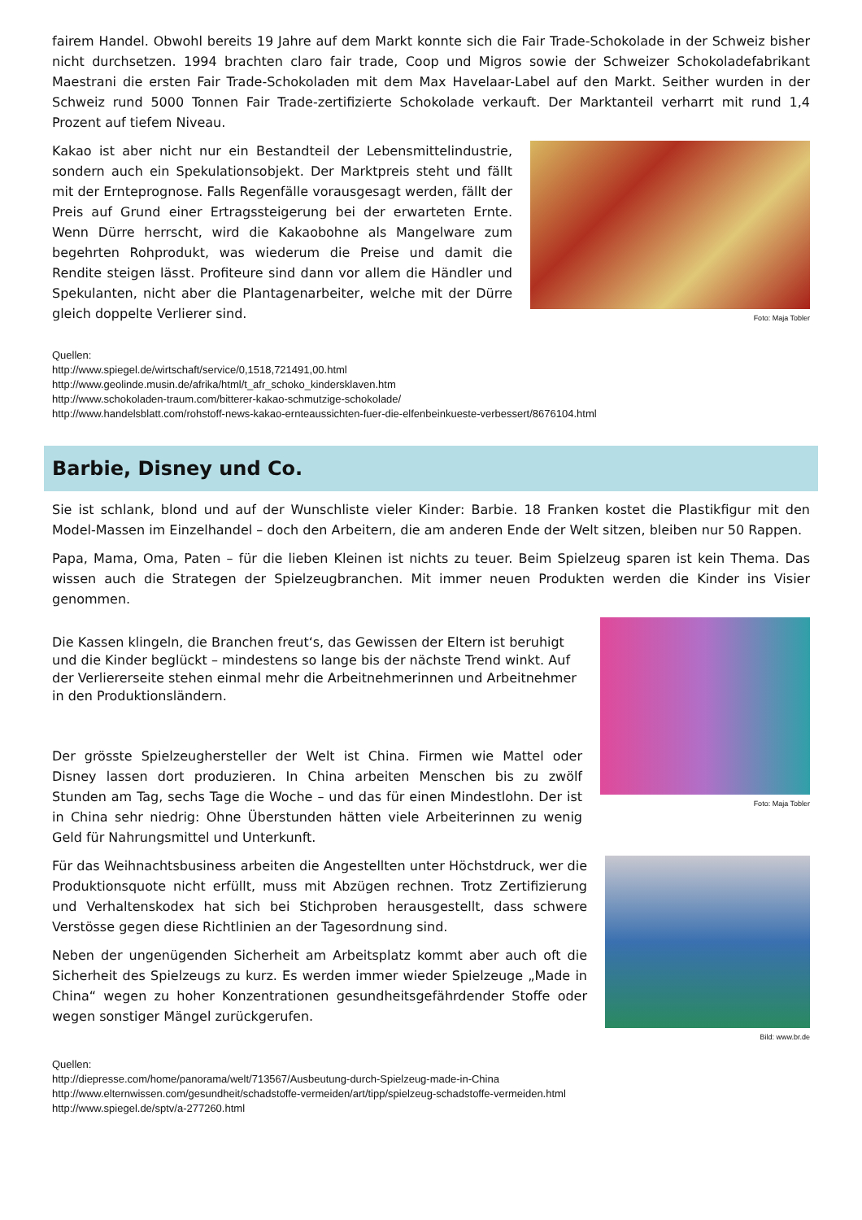fairem Handel. Obwohl bereits 19 Jahre auf dem Markt konnte sich die Fair Trade-Schokolade in der Schweiz bisher nicht durchsetzen. 1994 brachten claro fair trade, Coop und Migros sowie der Schweizer Schokoladefabrikant Maestrani die ersten Fair Trade-Schokoladen mit dem Max Havelaar-Label auf den Markt. Seither wurden in der Schweiz rund 5000 Tonnen Fair Trade-zertifizierte Schokolade verkauft. Der Marktanteil verharrt mit rund 1,4 Prozent auf tiefem Niveau.
Kakao ist aber nicht nur ein Bestandteil der Lebensmittelindustrie, sondern auch ein Spekulationsobjekt. Der Marktpreis steht und fällt mit der Ernteprognose. Falls Regenfälle vorausgesagt werden, fällt der Preis auf Grund einer Ertragssteigerung bei der erwarteten Ernte. Wenn Dürre herrscht, wird die Kakaobohne als Mangelware zum begehrten Rohprodukt, was wiederum die Preise und damit die Rendite steigen lässt. Profiteure sind dann vor allem die Händler und Spekulanten, nicht aber die Plantagenarbeiter, welche mit der Dürre gleich doppelte Verlierer sind.
Foto: Maja Tobler
Quellen:
http://www.spiegel.de/wirtschaft/service/0,1518,721491,00.html
http://www.geolinde.musin.de/afrika/html/t_afr_schoko_kindersklaven.htm
http://www.schokoladen-traum.com/bitterer-kakao-schmutzige-schokolade/
http://www.handelsblatt.com/rohstoff-news-kakao-ernteaussichten-fuer-die-elfenbeinkueste-verbessert/8676104.html
Barbie, Disney und Co.
Sie ist schlank, blond und auf der Wunschliste vieler Kinder: Barbie. 18 Franken kostet die Plastikfigur mit den Model-Massen im Einzelhandel – doch den Arbeitern, die am anderen Ende der Welt sitzen, bleiben nur 50 Rappen.
Papa, Mama, Oma, Paten – für die lieben Kleinen ist nichts zu teuer. Beim Spielzeug sparen ist kein Thema. Das wissen auch die Strategen der Spielzeugbranchen. Mit immer neuen Produkten werden die Kinder ins Visier genommen.
Die Kassen klingeln, die Branchen freut‘s, das Gewissen der Eltern ist beruhigt und die Kinder beglückt – mindestens so lange bis der nächste Trend winkt. Auf der Verliererseite stehen einmal mehr die Arbeitnehmerinnen und Arbeitnehmer in den Produktionsländern.
Der grösste Spielzeughersteller der Welt ist China. Firmen wie Mattel oder Disney lassen dort produzieren. In China arbeiten Menschen bis zu zwölf Stunden am Tag, sechs Tage die Woche – und das für einen Mindestlohn. Der ist in China sehr niedrig: Ohne Überstunden hätten viele Arbeiterinnen zu wenig Geld für Nahrungsmittel und Unterkunft.
Foto: Maja Tobler
Für das Weihnachtsbusiness arbeiten die Angestellten unter Höchstdruck, wer die Produktionsquote nicht erfüllt, muss mit Abzügen rechnen. Trotz Zertifizierung und Verhaltenskodex hat sich bei Stichproben herausgestellt, dass schwere Verstösse gegen diese Richtlinien an der Tagesordnung sind.
Neben der ungenügenden Sicherheit am Arbeitsplatz kommt aber auch oft die Sicherheit des Spielzeugs zu kurz. Es werden immer wieder Spielzeuge „Made in China“ wegen zu hoher Konzentrationen gesundheitsgefährdender Stoffe oder wegen sonstiger Mängel zurückgerufen.
Bild: www.br.de
Quellen:
http://diepresse.com/home/panorama/welt/713567/Ausbeutung-durch-Spielzeug-made-in-China
http://www.elternwissen.com/gesundheit/schadstoffe-vermeiden/art/tipp/spielzeug-schadstoffe-vermeiden.html
http://www.spiegel.de/sptv/a-277260.html